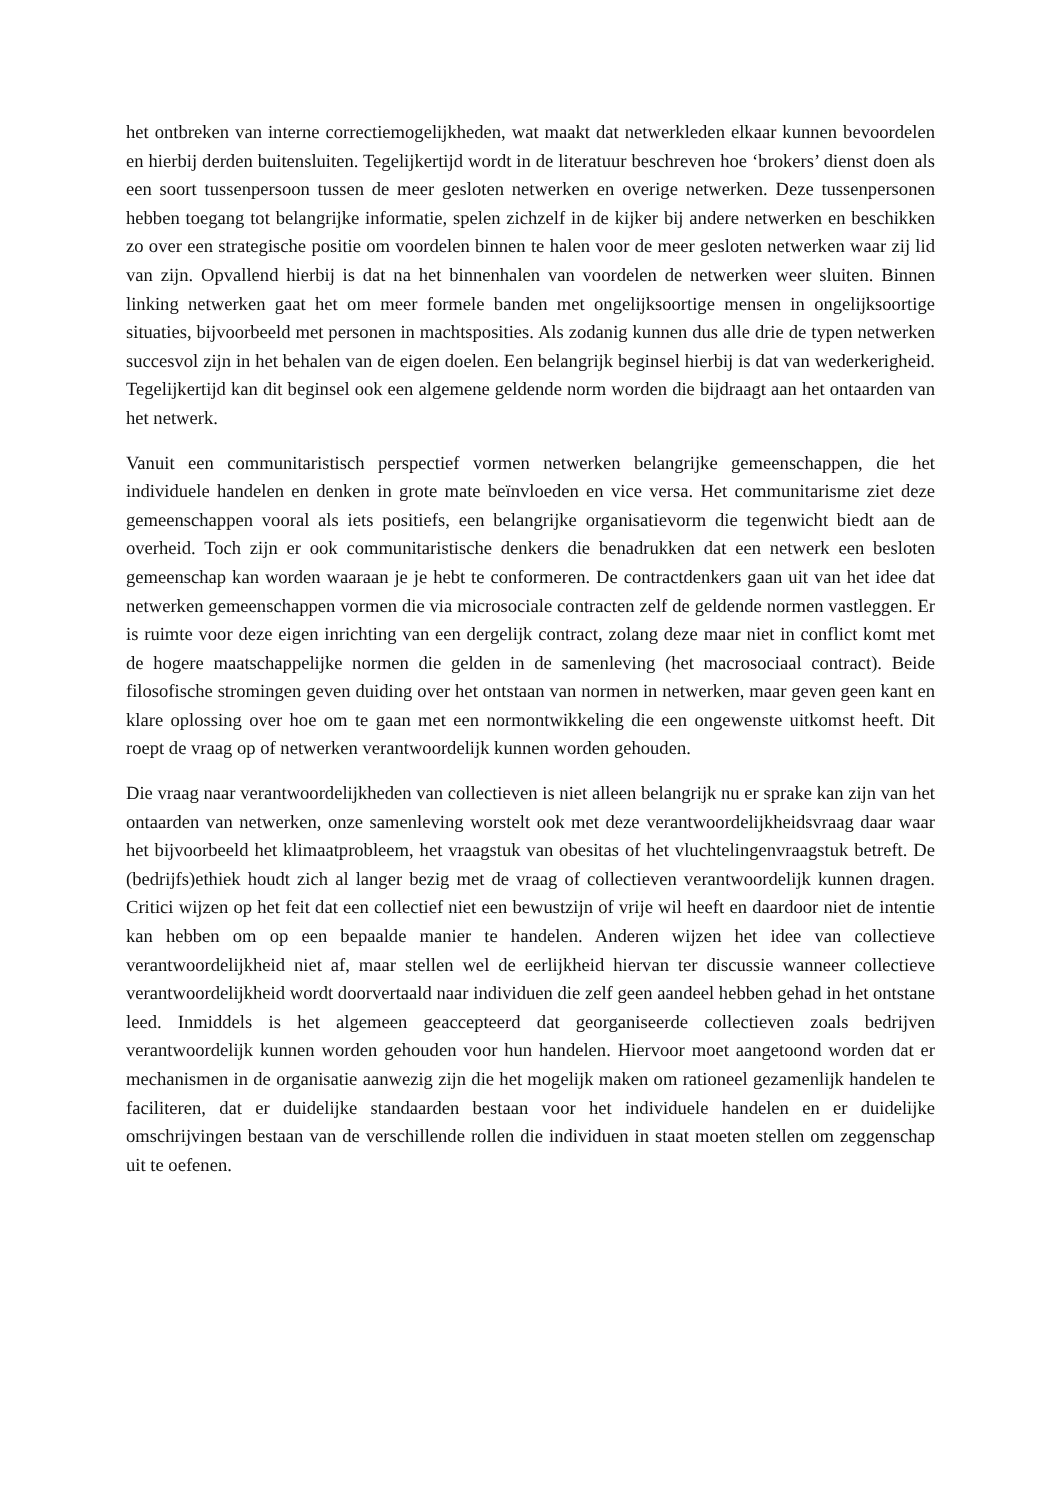het ontbreken van interne correctiemogelijkheden, wat maakt dat netwerkleden elkaar kunnen bevoordelen en hierbij derden buitensluiten. Tegelijkertijd wordt in de literatuur beschreven hoe ‘brokers’ dienst doen als een soort tussenpersoon tussen de meer gesloten netwerken en overige netwerken. Deze tussenpersonen hebben toegang tot belangrijke informatie, spelen zichzelf in de kijker bij andere netwerken en beschikken zo over een strategische positie om voordelen binnen te halen voor de meer gesloten netwerken waar zij lid van zijn. Opvallend hierbij is dat na het binnenhalen van voordelen de netwerken weer sluiten. Binnen linking netwerken gaat het om meer formele banden met ongelijksoortige mensen in ongelijksoortige situaties, bijvoorbeeld met personen in machtsposities. Als zodanig kunnen dus alle drie de typen netwerken succesvol zijn in het behalen van de eigen doelen. Een belangrijk beginsel hierbij is dat van wederkerigheid. Tegelijkertijd kan dit beginsel ook een algemene geldende norm worden die bijdraagt aan het ontaarden van het netwerk.
Vanuit een communitaristisch perspectief vormen netwerken belangrijke gemeenschappen, die het individuele handelen en denken in grote mate beïnvloeden en vice versa. Het communitarisme ziet deze gemeenschappen vooral als iets positiefs, een belangrijke organisatievorm die tegenwicht biedt aan de overheid. Toch zijn er ook communitaristische denkers die benadrukken dat een netwerk een besloten gemeenschap kan worden waaraan je je hebt te conformeren. De contractdenkers gaan uit van het idee dat netwerken gemeenschappen vormen die via microsociale contracten zelf de geldende normen vastleggen. Er is ruimte voor deze eigen inrichting van een dergelijk contract, zolang deze maar niet in conflict komt met de hogere maatschappelijke normen die gelden in de samenleving (het macrosociaal contract). Beide filosofische stromingen geven duiding over het ontstaan van normen in netwerken, maar geven geen kant en klare oplossing over hoe om te gaan met een normontwikkeling die een ongewenste uitkomst heeft. Dit roept de vraag op of netwerken verantwoordelijk kunnen worden gehouden.
Die vraag naar verantwoordelijkheden van collectieven is niet alleen belangrijk nu er sprake kan zijn van het ontaarden van netwerken, onze samenleving worstelt ook met deze verantwoordelijkheidsvraag daar waar het bijvoorbeeld het klimaatprobleem, het vraagstuk van obesitas of het vluchtelingenvraagstuk betreft. De (bedrijfs)ethiek houdt zich al langer bezig met de vraag of collectieven verantwoordelijk kunnen dragen. Critici wijzen op het feit dat een collectief niet een bewustzijn of vrije wil heeft en daardoor niet de intentie kan hebben om op een bepaalde manier te handelen. Anderen wijzen het idee van collectieve verantwoordelijkheid niet af, maar stellen wel de eerlijkheid hiervan ter discussie wanneer collectieve verantwoordelijkheid wordt doorvertaald naar individuen die zelf geen aandeel hebben gehad in het ontstane leed. Inmiddels is het algemeen geaccepteerd dat georganiseerde collectieven zoals bedrijven verantwoordelijk kunnen worden gehouden voor hun handelen. Hiervoor moet aangetoond worden dat er mechanismen in de organisatie aanwezig zijn die het mogelijk maken om rationeel gezamenlijk handelen te faciliteren, dat er duidelijke standaarden bestaan voor het individuele handelen en er duidelijke omschrijvingen bestaan van de verschillende rollen die individuen in staat moeten stellen om zeggenschap uit te oefenen.